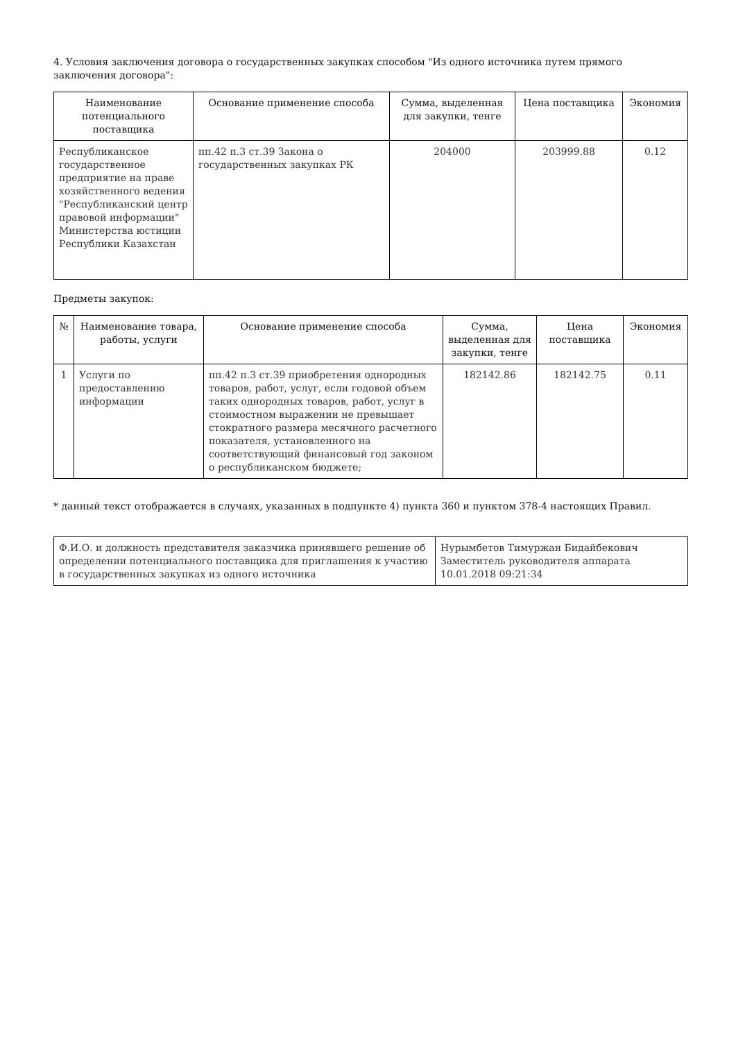4. Условия заключения договора о государственных закупках способом "Из одного источника путем прямого заключения договора":
| Наименование потенциального поставщика | Основание применение способа | Сумма, выделенная для закупки, тенге | Цена поставщика | Экономия |
| --- | --- | --- | --- | --- |
| Республиканское государственное предприятие на праве хозяйственного ведения "Республиканский центр правовой информации" Министерства юстиции Республики Казахстан | пп.42 п.3 ст.39 Закона о государственных закупках РК | 204000 | 203999.88 | 0.12 |
Предметы закупок:
| № | Наименование товара, работы, услуги | Основание применение способа | Сумма, выделенная для закупки, тенге | Цена поставщика | Экономия |
| --- | --- | --- | --- | --- | --- |
| 1 | Услуги по предоставлению информации | пп.42 п.3 ст.39 приобретения однородных товаров, работ, услуг, если годовой объем таких однородных товаров, работ, услуг в стоимостном выражении не превышает стократного размера месячного расчетного показателя, установленного на соответствующий финансовый год законом о республиканском бюджете; | 182142.86 | 182142.75 | 0.11 |
* данный текст отображается в случаях, указанных в подпункте 4) пункта 360 и пунктом 378-4 настоящих Правил.
| Ф.И.О. и должность представителя заказчика принявшего решение об определении потенциального поставщика для приглашения к участию в государственных закупках из одного источника | Нурымбетов Тимуржан Бидайбекович Заместитель руководителя аппарата 10.01.2018 09:21:34 |